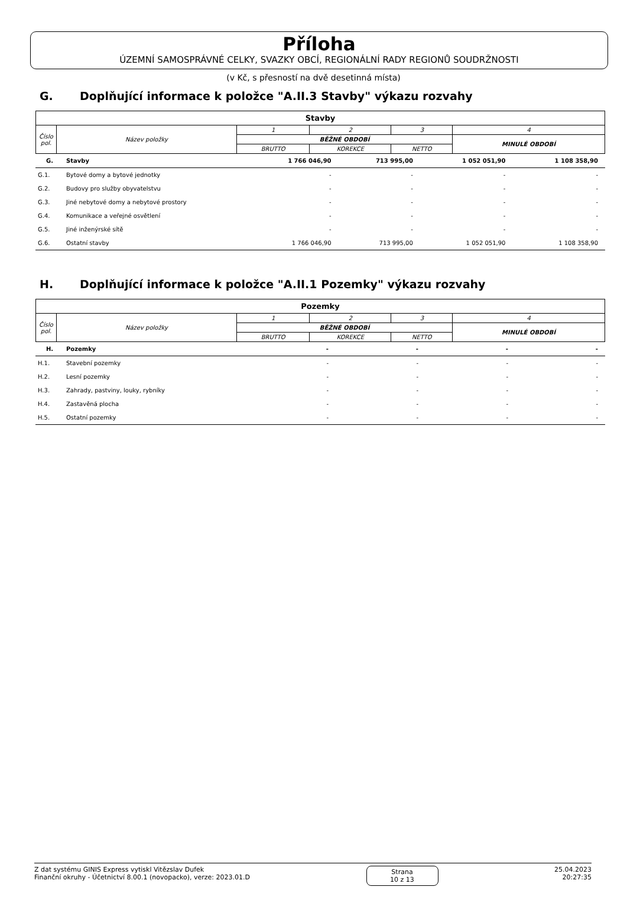Příloha
ÚZEMNÍ SAMOSPRÁVNÉ CELKY, SVAZKY OBCÍ, REGIONÁLNÍ RADY REGIONŮ SOUDRŽNOSTI
(v Kč, s přesností na dvě desetinná místa)
G. Doplňující informace k položce "A.II.3 Stavby" výkazu rozvahy
| Stavby | | | | | |
| --- | --- | --- | --- | --- | --- |
| Číslo pol. | Název položky | 1 | 2 | 3 | 4 |
| | | BĚŽNÉ OBDOBÍ | | | MINULÉ OBDOBÍ |
| | | BRUTTO | KOREKCE | NETTO | |
| G. | Stavby | 1 766 046,90 | 713 995,00 | 1 052 051,90 | 1 108 358,90 |
| G.1. | Bytové domy a bytové jednotky | - | - | - | - |
| G.2. | Budovy pro služby obyvatelstvu | - | - | - | - |
| G.3. | Jiné nebytové domy a nebytové prostory | - | - | - | - |
| G.4. | Komunikace a veřejné osvětlení | - | - | - | - |
| G.5. | Jiné inženýrské sítě | - | - | - | - |
| G.6. | Ostatní stavby | 1 766 046,90 | 713 995,00 | 1 052 051,90 | 1 108 358,90 |
H. Doplňující informace k položce "A.II.1 Pozemky" výkazu rozvahy
| Pozemky | | | | | |
| --- | --- | --- | --- | --- | --- |
| Číslo pol. | Název položky | 1 | 2 | 3 | 4 |
| | | BĚŽNÉ OBDOBÍ | | | MINULÉ OBDOBÍ |
| | | BRUTTO | KOREKCE | NETTO | |
| H. | Pozemky | - | - | - | - |
| H.1. | Stavební pozemky | - | - | - | - |
| H.2. | Lesní pozemky | - | - | - | - |
| H.3. | Zahrady, pastviny, louky, rybníky | - | - | - | - |
| H.4. | Zastavěná plocha | - | - | - | - |
| H.5. | Ostatní pozemky | - | - | - | - |
Z dat systému GINIS Express vytiskl Vitězslav Dufek
Finanční okruhy - Účetnictví 8.00.1 (novopacko), verze: 2023.01.D
Strana
10 z 13
25.04.2023
20:27:35